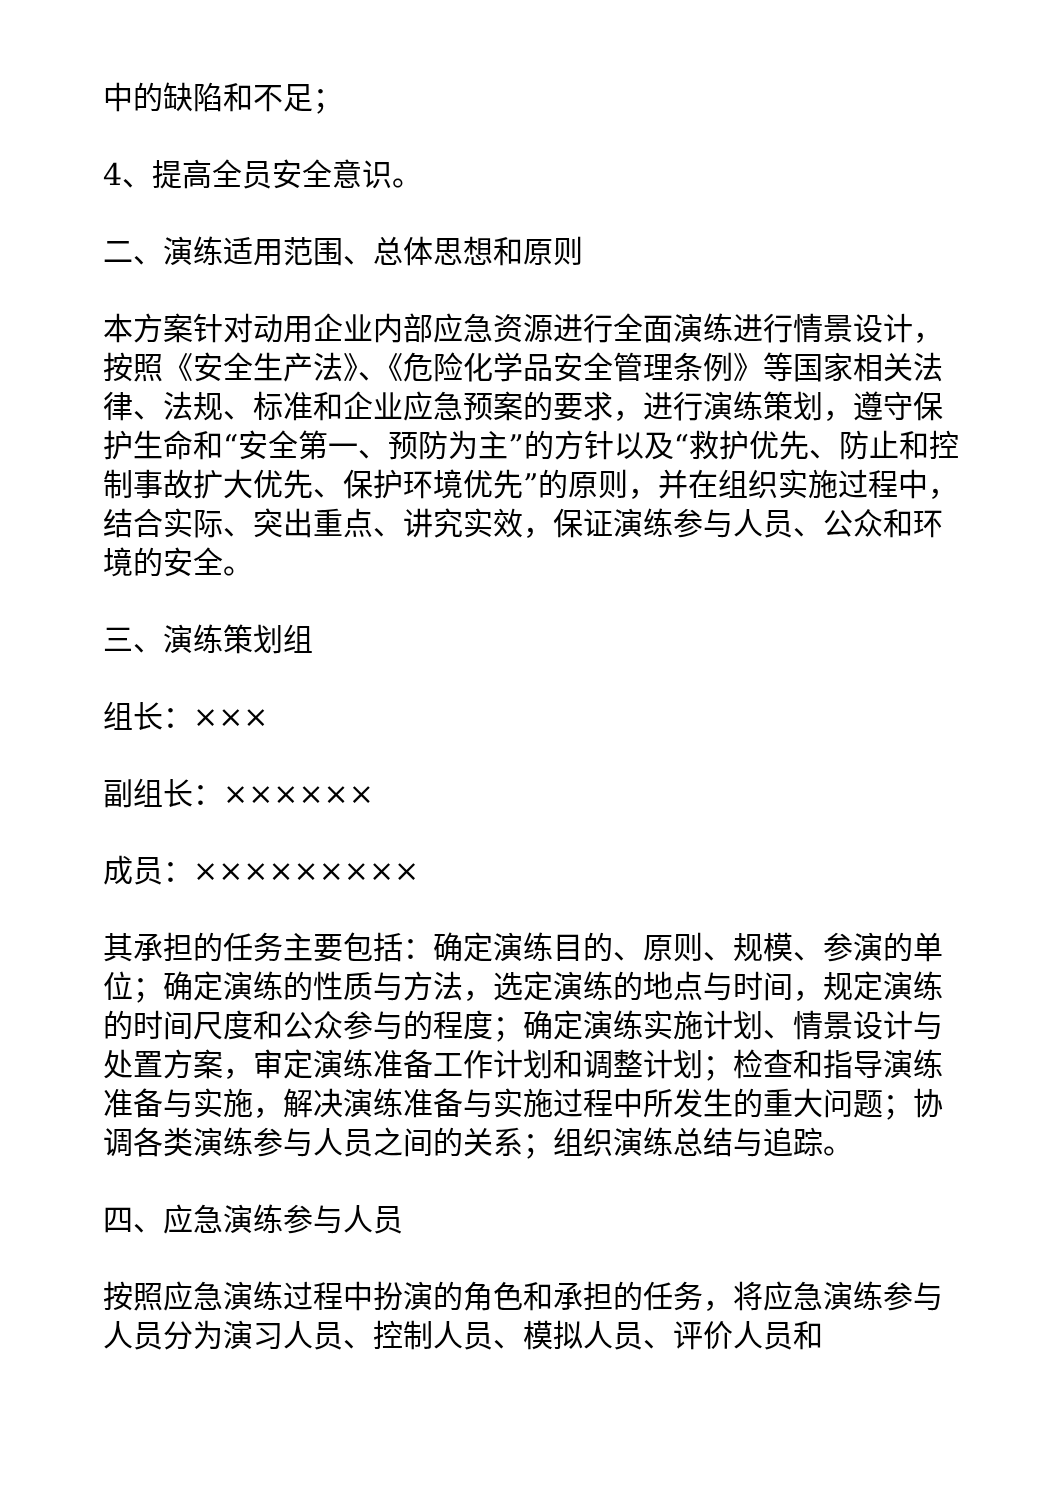中的缺陷和不足；
4、提高全员安全意识。
二、演练适用范围、总体思想和原则
本方案针对动用企业内部应急资源进行全面演练进行情景设计，按照《安全生产法》、《危险化学品安全管理条例》等国家相关法律、法规、标准和企业应急预案的要求，进行演练策划，遵守保护生命和“安全第一、预防为主”的方针以及“救护优先、防止和控制事故扩大优先、保护环境优先”的原则，并在组织实施过程中，结合实际、突出重点、讲究实效，保证演练参与人员、公众和环境的安全。
三、演练策划组
组长：×××
副组长：××××××
成员：×××××××××
其承担的任务主要包括：确定演练目的、原则、规模、参演的单位；确定演练的性质与方法，选定演练的地点与时间，规定演练的时间尺度和公众参与的程度；确定演练实施计划、情景设计与处置方案，审定演练准备工作计划和调整计划；检查和指导演练准备与实施，解决演练准备与实施过程中所发生的重大问题；协调各类演练参与人员之间的关系；组织演练总结与追踪。
四、应急演练参与人员
按照应急演练过程中扮演的角色和承担的任务，将应急演练参与人员分为演习人员、控制人员、模拟人员、评价人员和